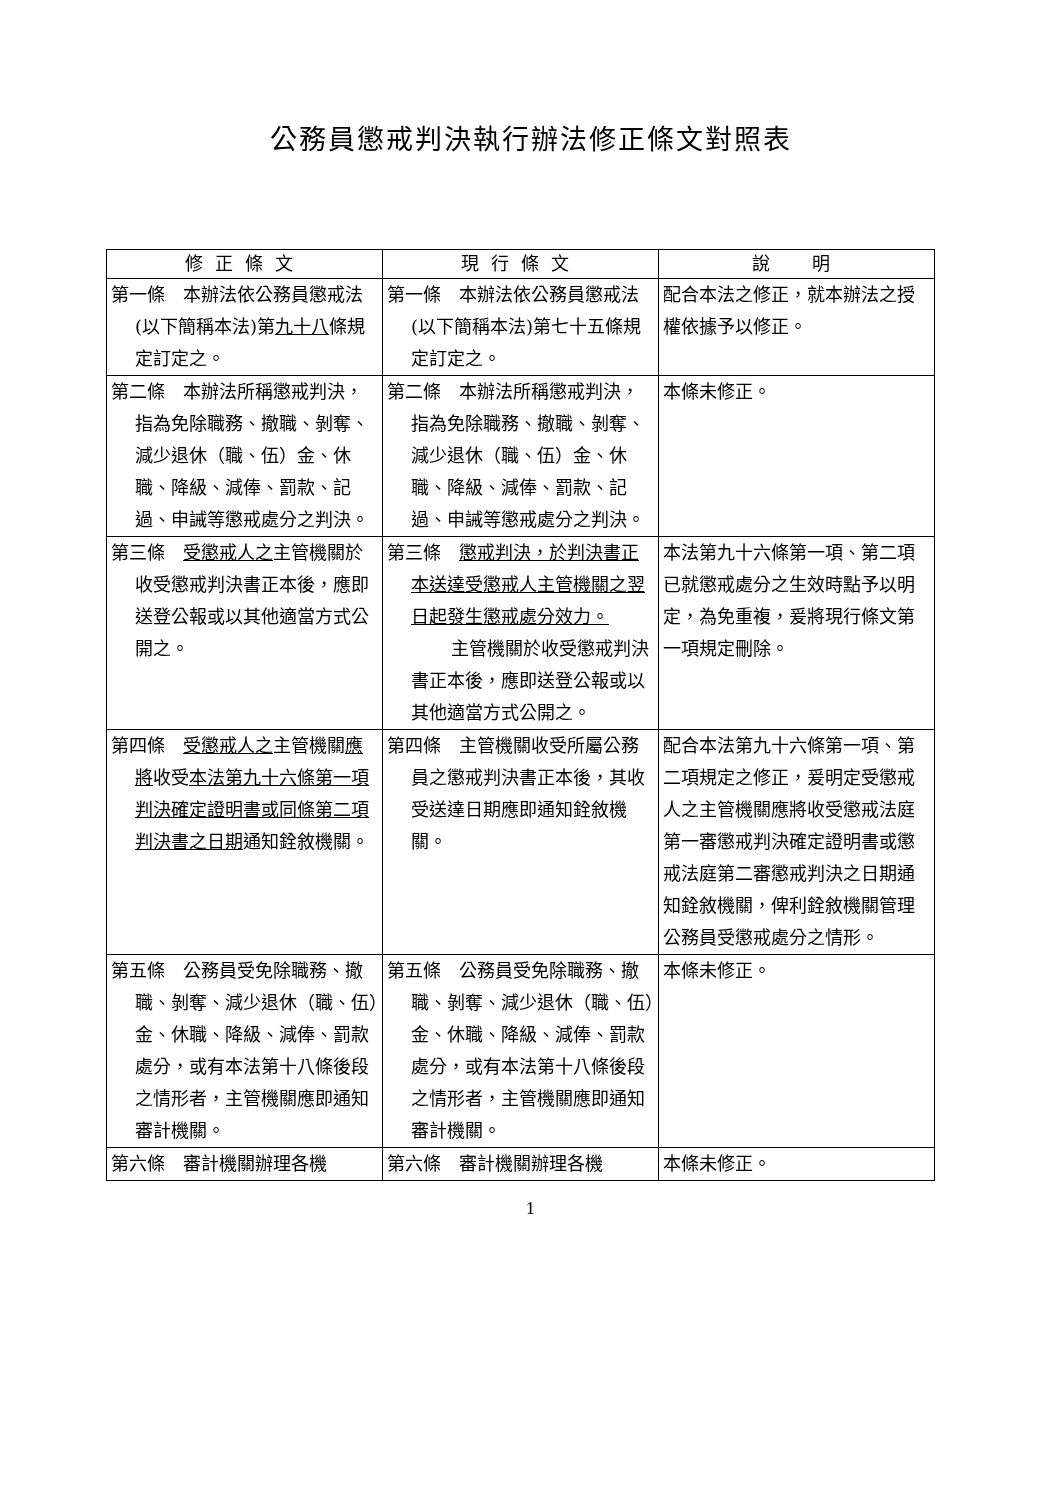公務員懲戒判決執行辦法修正條文對照表
| 修正條文 | 現行條文 | 說 明 |
| --- | --- | --- |
| 第一條 本辦法依公務員懲戒法(以下簡稱本法)第 九十八 條規定訂定之。 | 第一條 本辦法依公務員懲戒法(以下簡稱本法)第七十五條規定訂定之。 | 配合本法之修正，就本辦法之授權依據予以修正。 |
| 第二條 本辦法所稱懲戒判決，指為免除職務、撤職、剝奪、減少退休（職、伍）金、休職、降級、減俸、罰款、記過、申誡等懲戒處分之判決。 | 第二條 本辦法所稱懲戒判決，指為免除職務、撤職、剝奪、減少退休（職、伍）金、休職、降級、減俸、罰款、記過、申誡等懲戒處分之判決。 | 本條未修正。 |
| 第三條 受懲戒人之 主管機關於收受懲戒判決書正本後，應即送登公報或以其他適當方式公開之。 | 第三條 懲戒判決，於判決書正本送達受懲戒人主管機關之翌日起發生懲戒處分效力。 主管機關於收受懲戒判決書正本後，應即送登公報或以其他適當方式公開之。 | 本法第九十六條第一項、第二項已就懲戒處分之生效時點予以明定，為免重複，爰將現行條文第一項規定刪除。 |
| 第四條 受懲戒人之 主管機關 應將 收受 本法第九十六條第一項判決確定證明書或同條第二項判決書之日期 通知銓敘機關。 | 第四條 主管機關收受所屬公務員之懲戒判決書正本後，其收受送達日期應即通知銓敘機關。 | 配合本法第九十六條第一項、第二項規定之修正，爰明定受懲戒人之主管機關應將收受懲戒法庭第一審懲戒判決確定證明書或懲戒法庭第二審懲戒判決之日期通知銓敘機關，俾利銓敘機關管理公務員受懲戒處分之情形。 |
| 第五條 公務員受免除職務、撤職、剝奪、減少退休（職、伍）金、休職、降級、減俸、罰款處分，或有本法第十八條後段之情形者，主管機關應即通知審計機關。 | 第五條 公務員受免除職務、撤職、剝奪、減少退休（職、伍）金、休職、降級、減俸、罰款處分，或有本法第十八條後段之情形者，主管機關應即通知審計機關。 | 本條未修正。 |
| 第六條 審計機關辦理各機 | 第六條 審計機關辦理各機 | 本條未修正。 |
1